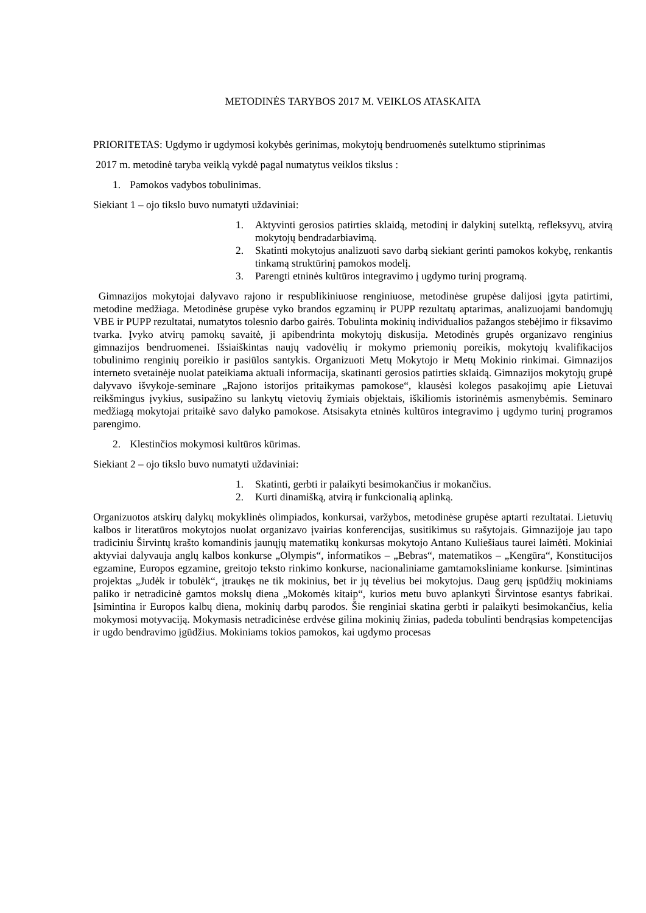METODINĖS TARYBOS 2017 M. VEIKLOS ATASKAITA
PRIORITETAS: Ugdymo ir ugdymosi kokybės gerinimas, mokytojų bendruomenės sutelktumo stiprinimas
2017 m. metodinė taryba veiklą vykdė pagal numatytus veiklos tikslus :
1. Pamokos vadybos tobulinimas.
Siekiant 1 – ojo tikslo buvo numatyti uždaviniai:
1. Aktyvinti gerosios patirties sklaidą, metodinį ir dalykinį sutelktą, refleksyvų, atvirą mokytojų bendradarbiavimą.
2. Skatinti mokytojus analizuoti savo darbą siekiant gerinti pamokos kokybę, renkantis tinkamą struktūrinį pamokos modelį.
3. Parengti etninės kultūros integravimo į ugdymo turinį programą.
Gimnazijos mokytojai dalyvavo rajono ir respublikiniuose renginiuose, metodinėse grupėse dalijosi įgyta patirtimi, metodine medžiaga. Metodinėse grupėse vyko brandos egzaminų ir PUPP rezultatų aptarimas, analizuojami bandomųjų VBE ir PUPP rezultatai, numatytos tolesnio darbo gairės. Tobulinta mokinių individualios pažangos stebėjimo ir fiksavimo tvarka. Įvyko atvirų pamokų savaitė, ji apibendrinta mokytojų diskusija. Metodinės grupės organizavo renginius gimnazijos bendruomenei. Išsiaiškintas naujų vadovėlių ir mokymo priemonių poreikis, mokytojų kvalifikacijos tobulinimo renginių poreikio ir pasiūlos santykis. Organizuoti Metų Mokytojo ir Metų Mokinio rinkimai. Gimnazijos interneto svetainėje nuolat pateikiama aktuali informacija, skatinanti gerosios patirties sklaidą. Gimnazijos mokytojų grupė dalyvavo išvykoje-seminare „Rajono istorijos pritaikymas pamokose“, klausėsi kolegos pasakojimų apie Lietuvai reikšmingus įvykius, susipažino su lankytų vietovių žymiais objektais, iškiliomis istorinėmis asmenybėmis. Seminaro medžiagą mokytojai pritaikė savo dalyko pamokose. Atsisakyta etninės kultūros integravimo į ugdymo turinį programos parengimo.
2. Klestinčios mokymosi kultūros kūrimas.
Siekiant 2 – ojo tikslo buvo numatyti uždaviniai:
1. Skatinti, gerbti ir palaikyti besimokančius ir mokančius.
2. Kurti dinamišką, atvirą ir funkcionalią aplinką.
Organizuotos atskirų dalykų mokyklinės olimpiados, konkursai, varžybos, metodinėse grupėse aptarti rezultatai. Lietuvių kalbos ir literatūros mokytojos nuolat organizavo įvairias konferencijas, susitikimus su rašytojais. Gimnazijoje jau tapo tradiciniu Širvintų krašto komandinis jaunųjų matematikų konkursas mokytojo Antano Kuliešiaus taurei laimėti. Mokiniai aktyviai dalyvauja anglų kalbos konkurse „Olympis“, informatikos – „Bebras“, matematikos – „Kengūra“, Konstitucijos egzamine, Europos egzamine, greitojo teksto rinkimo konkurse, nacionaliniame gamtamoksliniame konkurse. Įsimintinas projektas „Judėk ir tobulėk“, įtraukęs ne tik mokinius, bet ir jų tėvelius bei mokytojus. Daug gerų įspūdžių mokiniams paliko ir netradicinė gamtos mokslų diena „Mokomės kitaip“, kurios metu buvo aplankyti Širvintose esantys fabrikai. Įsimintina ir Europos kalbų diena, mokinių darbų parodos. Šie renginiai skatina gerbti ir palaikyti besimokančius, kelia mokymosi motyvaciją. Mokymasis netradicinėse erdvėse gilina mokinių žinias, padeda tobulinti bendrąsias kompetencijas ir ugdo bendravimo įgūdžius. Mokiniams tokios pamokos, kai ugdymo procesas